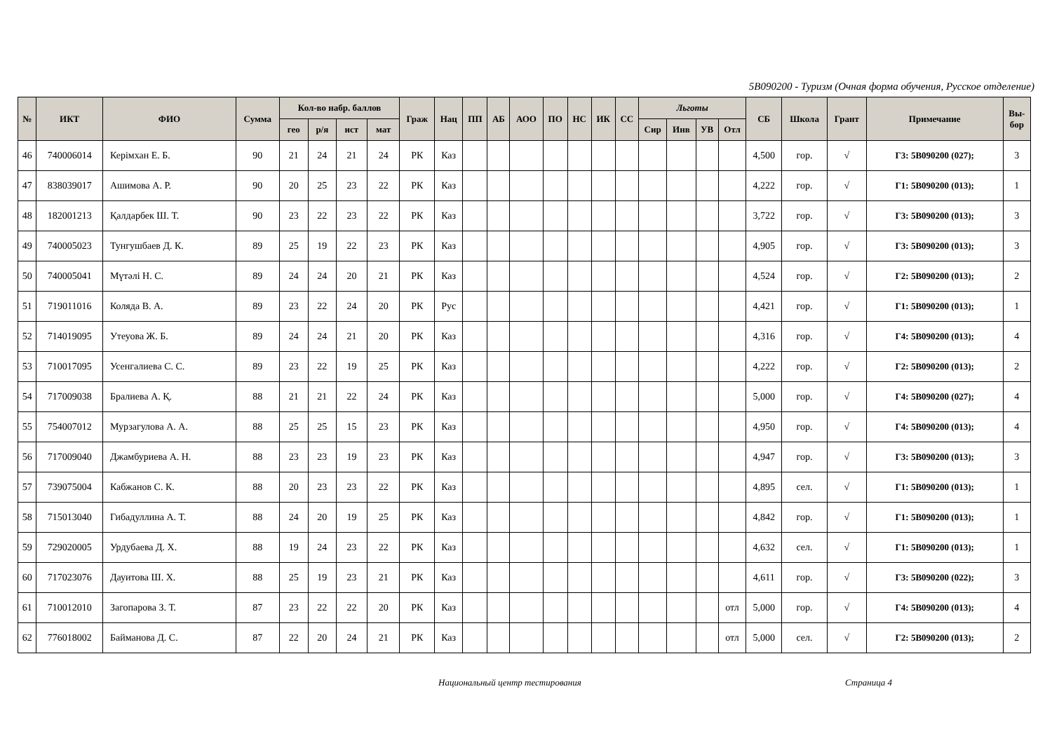5B090200 - Туризм (Очная форма обучения, Русское отделение)
| № | ИКТ | ФИО | Сумма | Кол-во набр. баллов | | | | Граж | Нац | ПП | АБ | АОО | ПО | НС | ИК | СС | Льготы | | | | СБ | Школа | Грант | Примечание | Вы- бор |
| --- | --- | --- | --- | --- | --- | --- | --- | --- | --- | --- | --- | --- | --- | --- | --- | --- | --- | --- | --- | --- | --- | --- | --- | --- | --- |
| | | | | гео | р/я | ист | мат | | | | | | | | | | Сир | Инв | УВ | Отл | | | | | |
| 46 | 740006014 | Керімхан Е. Б. | 90 | 21 | 24 | 21 | 24 | РК | Каз | | | | | | | | | | | | 4,500 | гор. | √ | Г3: 5В090200 (027); | 3 |
| 47 | 838039017 | Ашимова А. Р. | 90 | 20 | 25 | 23 | 22 | РК | Каз | | | | | | | | | | | | 4,222 | гор. | √ | Г1: 5В090200 (013); | 1 |
| 48 | 182001213 | Қалдарбек Ш. Т. | 90 | 23 | 22 | 23 | 22 | РК | Каз | | | | | | | | | | | | 3,722 | гор. | √ | Г3: 5В090200 (013); | 3 |
| 49 | 740005023 | Тунгушбаев Д. К. | 89 | 25 | 19 | 22 | 23 | РК | Каз | | | | | | | | | | | | 4,905 | гор. | √ | Г3: 5В090200 (013); | 3 |
| 50 | 740005041 | Мүтәлі Н. С. | 89 | 24 | 24 | 20 | 21 | РК | Каз | | | | | | | | | | | | 4,524 | гор. | √ | Г2: 5В090200 (013); | 2 |
| 51 | 719011016 | Коляда В. А. | 89 | 23 | 22 | 24 | 20 | РК | Рус | | | | | | | | | | | | 4,421 | гор. | √ | Г1: 5В090200 (013); | 1 |
| 52 | 714019095 | Утеуова Ж. Б. | 89 | 24 | 24 | 21 | 20 | РК | Каз | | | | | | | | | | | | 4,316 | гор. | √ | Г4: 5В090200 (013); | 4 |
| 53 | 710017095 | Усенгалиева С. С. | 89 | 23 | 22 | 19 | 25 | РК | Каз | | | | | | | | | | | | 4,222 | гор. | √ | Г2: 5В090200 (013); | 2 |
| 54 | 717009038 | Бралиева А. Қ. | 88 | 21 | 21 | 22 | 24 | РК | Каз | | | | | | | | | | | | 5,000 | гор. | √ | Г4: 5В090200 (027); | 4 |
| 55 | 754007012 | Мурзагулова А. А. | 88 | 25 | 25 | 15 | 23 | РК | Каз | | | | | | | | | | | | 4,950 | гор. | √ | Г4: 5В090200 (013); | 4 |
| 56 | 717009040 | Джамбуриева А. Н. | 88 | 23 | 23 | 19 | 23 | РК | Каз | | | | | | | | | | | | 4,947 | гор. | √ | Г3: 5В090200 (013); | 3 |
| 57 | 739075004 | Кабжанов С. К. | 88 | 20 | 23 | 23 | 22 | РК | Каз | | | | | | | | | | | | 4,895 | сел. | √ | Г1: 5В090200 (013); | 1 |
| 58 | 715013040 | Гибадуллина А. Т. | 88 | 24 | 20 | 19 | 25 | РК | Каз | | | | | | | | | | | | 4,842 | гор. | √ | Г1: 5В090200 (013); | 1 |
| 59 | 729020005 | Урдубаева Д. Х. | 88 | 19 | 24 | 23 | 22 | РК | Каз | | | | | | | | | | | | 4,632 | сел. | √ | Г1: 5В090200 (013); | 1 |
| 60 | 717023076 | Дауитова Ш. Х. | 88 | 25 | 19 | 23 | 21 | РК | Каз | | | | | | | | | | | | 4,611 | гор. | √ | Г3: 5В090200 (022); | 3 |
| 61 | 710012010 | Загопарова З. Т. | 87 | 23 | 22 | 22 | 20 | РК | Каз | | | | | | | | | | | отл | 5,000 | гор. | √ | Г4: 5В090200 (013); | 4 |
| 62 | 776018002 | Байманова Д. С. | 87 | 22 | 20 | 24 | 21 | РК | Каз | | | | | | | | | | | отл | 5,000 | сел. | √ | Г2: 5В090200 (013); | 2 |
Национальный центр тестирования Страница 4